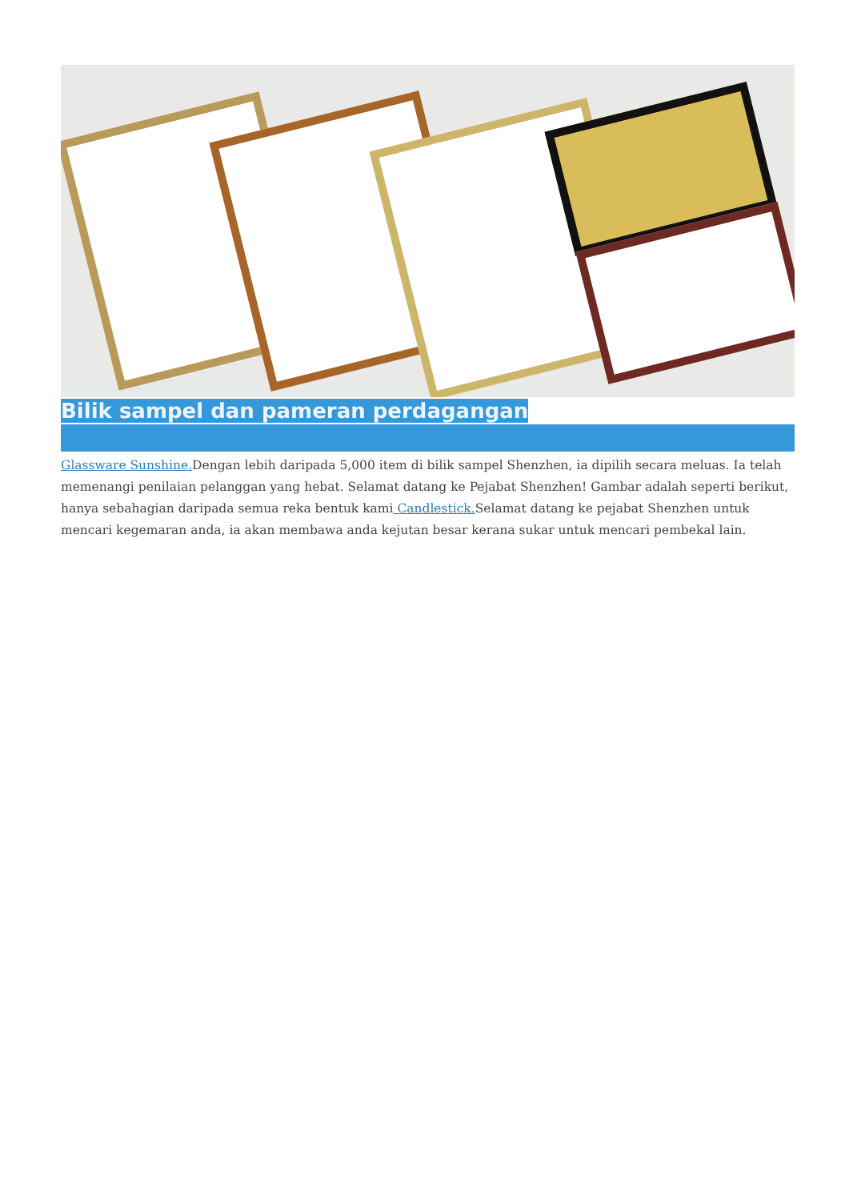Bilik sampel dan pameran perdagangan
Glassware Sunshine. Dengan lebih daripada 5,000 item di bilik sampel Shenzhen, ia dipilih secara meluas. Ia telah memenangi penilaian pelanggan yang hebat. Selamat datang ke Pejabat Shenzhen! Gambar adalah seperti berikut, hanya sebahagian daripada semua reka bentuk kami Candlestick. Selamat datang ke pejabat Shenzhen untuk mencari kegemaran anda, ia akan membawa anda kejutan besar kerana sukar untuk mencari pembekal lain.